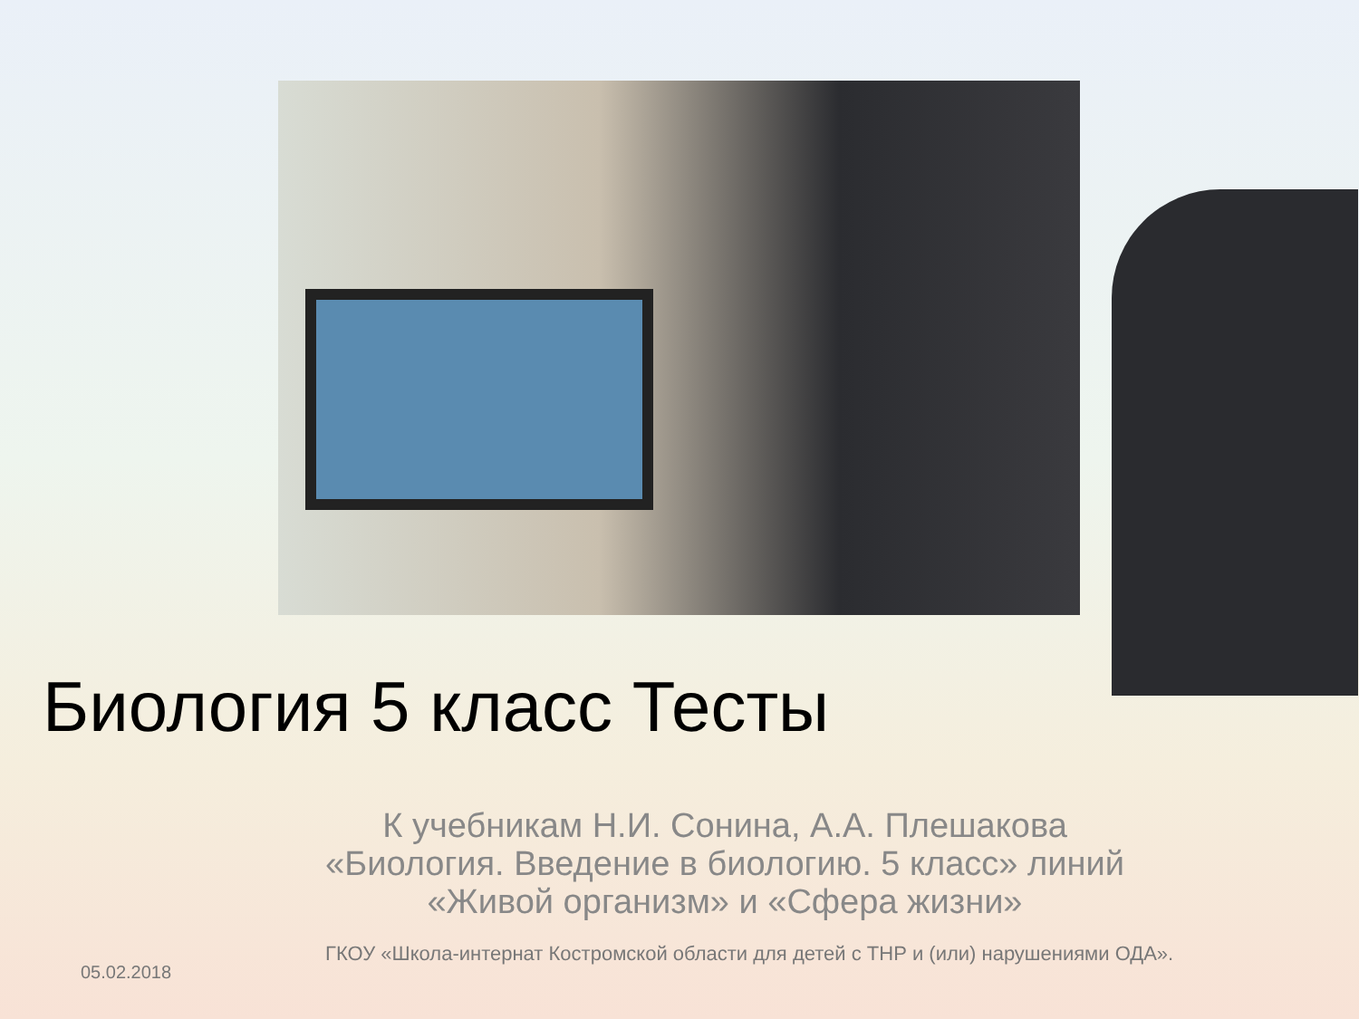Биология 5 класс Тесты
К учебникам Н.И. Сонина, А.А. Плешакова
«Биология. Введение в биологию. 5 класс» линий
«Живой организм» и «Сфера жизни»
05.02.2018
ГКОУ «Школа-интернат Костромской области для детей с ТНР и (или) нарушениями ОДА».